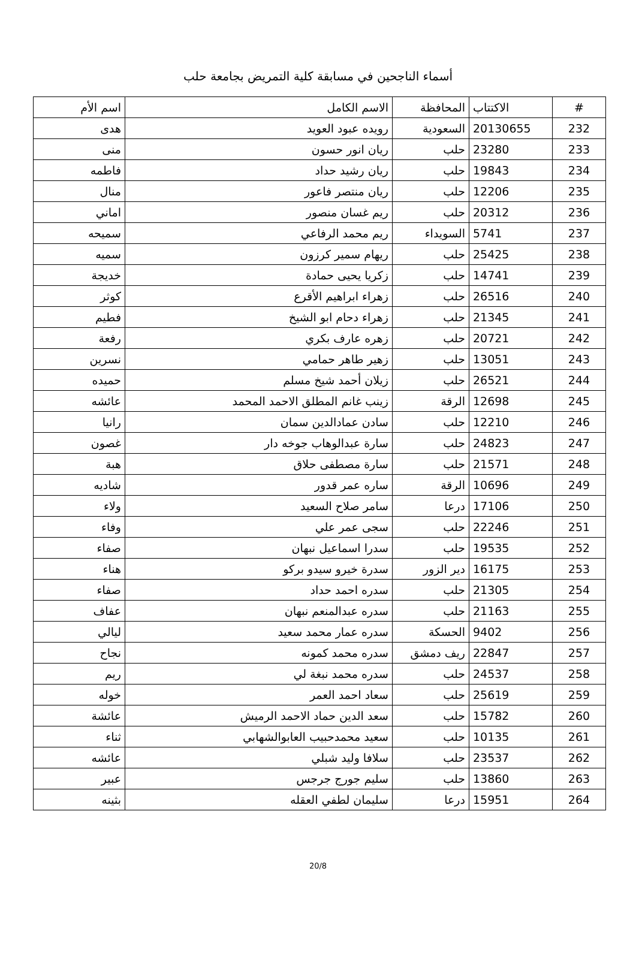أسماء الناجحين في مسابقة كلية التمريض بجامعة حلب
| # | الاكتتاب | المحافظة | الاسم الكامل | اسم الأم |
| --- | --- | --- | --- | --- |
| 232 | 20130655 | السعودية | رويده عبود العويد | هدى |
| 233 | 23280 | حلب | ريان انور حسون | منى |
| 234 | 19843 | حلب | ريان رشيد حداد | فاطمه |
| 235 | 12206 | حلب | ريان منتصر فاعور | منال |
| 236 | 20312 | حلب | ريم غسان منصور | اماني |
| 237 | 5741 | السويداء | ريم محمد الرفاعي | سميحه |
| 238 | 25425 | حلب | ريهام سمير كرزون | سميه |
| 239 | 14741 | حلب | زكريا يحيى حمادة | خديجة |
| 240 | 26516 | حلب | زهراء ابراهيم الأقرع | كوثر |
| 241 | 21345 | حلب | زهراء دحام ابو الشيخ | فطيم |
| 242 | 20721 | حلب | زهره عارف بكري | رفعة |
| 243 | 13051 | حلب | زهير طاهر حمامي | نسرين |
| 244 | 26521 | حلب | زيلان أحمد شيخ مسلم | حميده |
| 245 | 12698 | الرقة | زينب غانم المطلق الاحمد المحمد | عائشه |
| 246 | 12210 | حلب | سادن عمادالدين سمان | رانيا |
| 247 | 24823 | حلب | سارة عبدالوهاب جوخه دار | غصون |
| 248 | 21571 | حلب | سارة مصطفى حلاق | هبة |
| 249 | 10696 | الرقة | ساره عمر قدور | شاديه |
| 250 | 17106 | درعا | سامر صلاح السعيد | ولاء |
| 251 | 22246 | حلب | سجى عمر علي | وفاء |
| 252 | 19535 | حلب | سدرا اسماعيل نبهان | صفاء |
| 253 | 16175 | دير الزور | سدرة خيرو سيدو بركو | هناء |
| 254 | 21305 | حلب | سدره احمد حداد | صفاء |
| 255 | 21163 | حلب | سدره عبدالمنعم نبهان | عفاف |
| 256 | 9402 | الحسكة | سدره عمار محمد سعيد | ليالي |
| 257 | 22847 | ريف دمشق | سدره محمد كمونه | نجاح |
| 258 | 24537 | حلب | سدره محمد نبغة لي | ريم |
| 259 | 25619 | حلب | سعاد احمد العمر | خوله |
| 260 | 15782 | حلب | سعد الدين حماد الاحمد الرميش | عائشة |
| 261 | 10135 | حلب | سعيد محمدحبيب العابوالشهابي | ثناء |
| 262 | 23537 | حلب | سلافا وليد شبلي | عائشه |
| 263 | 13860 | حلب | سليم جورج جرجس | عبير |
| 264 | 15951 | درعا | سليمان لطفي العقله | بثينه |
20/8